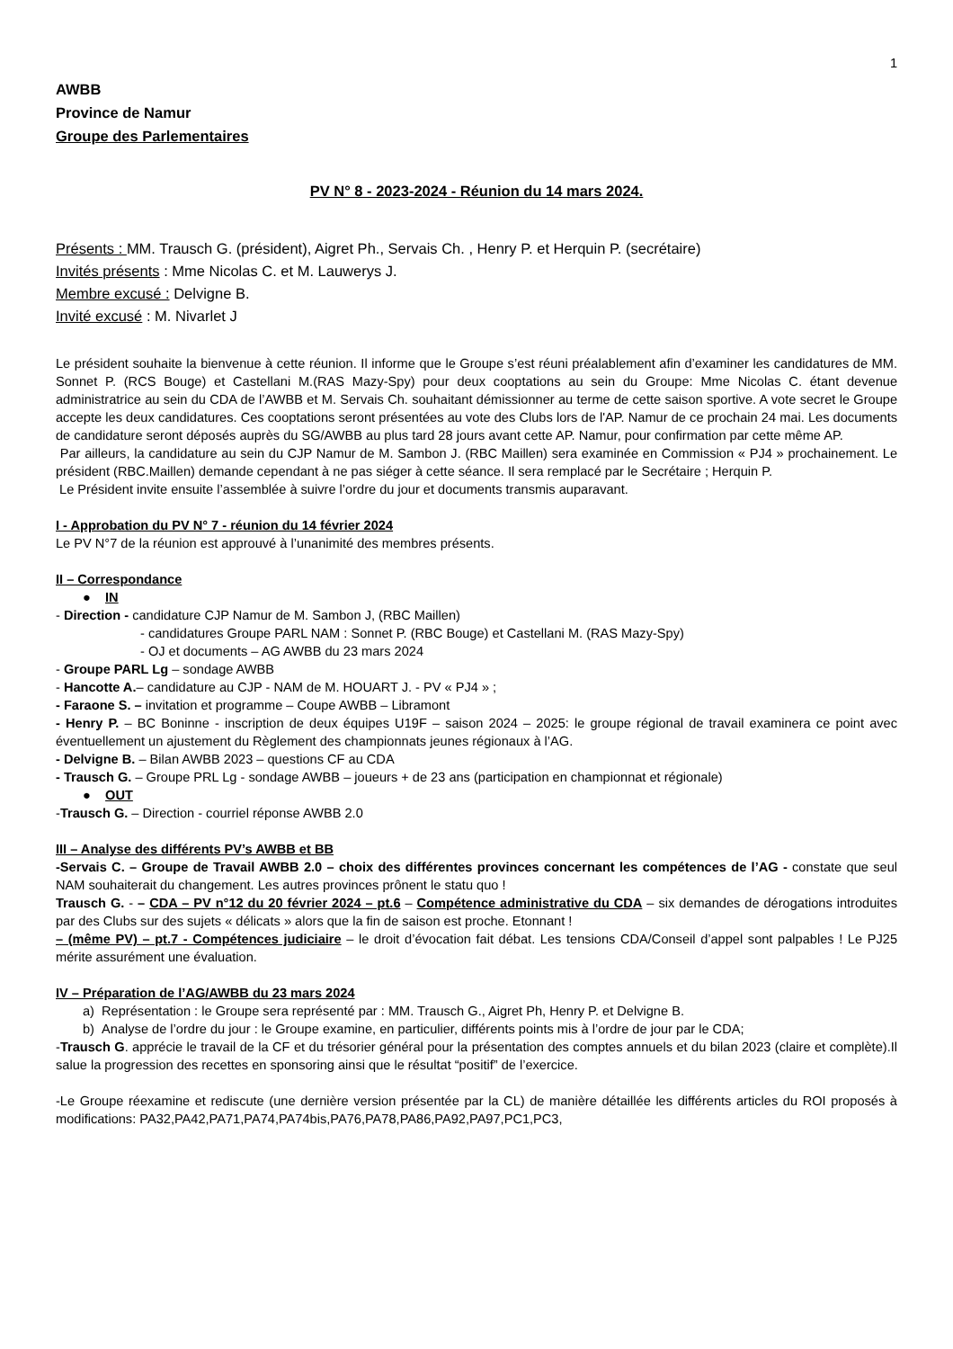1
AWBB
Province de Namur
Groupe des Parlementaires
PV N° 8 - 2023-2024 - Réunion du 14 mars 2024.
Présents : MM. Trausch G. (président), Aigret Ph., Servais Ch. , Henry P. et Herquin P. (secrétaire)
Invités présents : Mme Nicolas C. et M. Lauwerys J.
Membre excusé : Delvigne B.
Invité excusé : M. Nivarlet J
Le président souhaite la bienvenue à cette réunion. Il informe que le Groupe s’est réuni préalablement afin d’examiner les candidatures de MM. Sonnet P. (RCS Bouge) et Castellani M.(RAS Mazy-Spy) pour deux cooptations au sein du Groupe: Mme Nicolas C. étant devenue administratrice au sein du CDA de l’AWBB et M. Servais Ch. souhaitant démissionner au terme de cette saison sportive. A vote secret le Groupe accepte les deux candidatures. Ces cooptations seront présentées au vote des Clubs lors de l'AP. Namur de ce prochain 24 mai. Les documents de candidature seront déposés auprès du SG/AWBB au plus tard 28 jours avant cette AP. Namur, pour confirmation par cette même AP.
Par ailleurs, la candidature au sein du CJP Namur de M. Sambon J. (RBC Maillen) sera examinée en Commission « PJ4 » prochainement. Le président (RBC.Maillen) demande cependant à ne pas siéger à cette séance. Il sera remplacé par le Secrétaire ; Herquin P.
Le Président invite ensuite l’assemblée à suivre l’ordre du jour et documents transmis auparavant.
I - Approbation du PV N° 7 - réunion du 14 février 2024
Le PV N°7 de la réunion est approuvé à l’unanimité des membres présents.
II – Correspondance
● IN
- Direction - candidature CJP Namur de M. Sambon J, (RBC Maillen)
- candidatures Groupe PARL NAM : Sonnet P. (RBC Bouge) et Castellani M. (RAS Mazy-Spy)
- OJ et documents – AG AWBB du 23 mars 2024
- Groupe PARL Lg – sondage AWBB
- Hancotte A.– candidature au CJP - NAM de M. HOUART J. - PV « PJ4 » ;
- Faraone S. – invitation et programme – Coupe AWBB – Libramont
- Henry P. – BC Boninne - inscription de deux équipes U19F – saison 2024 – 2025: le groupe régional de travail examinera ce point avec éventuellement un ajustement du Règlement des championnats jeunes régionaux à l’AG.
- Delvigne B. – Bilan AWBB 2023 – questions CF au CDA
- Trausch G. – Groupe PRL Lg - sondage AWBB – joueurs + de 23 ans (participation en championnat et régionale)
● OUT
-Trausch G. – Direction - courriel réponse AWBB 2.0
III – Analyse des différents PV’s AWBB et BB
-Servais C. – Groupe de Travail AWBB 2.0 – choix des différentes provinces concernant les compétences de l’AG - constate que seul NAM souhaiterait du changement. Les autres provinces prônent le statu quo !
Trausch G. - – CDA – PV n°12 du 20 février 2024 – pt.6 – Compétence administrative du CDA – six demandes de dérogations introduites par des Clubs sur des sujets « délicats » alors que la fin de saison est proche. Etonnant !
– (même PV) – pt.7 - Compétences judiciaire – le droit d’évocation fait débat. Les tensions CDA/Conseil d’appel sont palpables ! Le PJ25 mérite assurément une évaluation.
IV – Préparation de l’AG/AWBB du 23 mars 2024
a) Représentation : le Groupe sera représenté par : MM. Trausch G., Aigret Ph, Henry P. et Delvigne B.
b) Analyse de l’ordre du jour : le Groupe examine, en particulier, différents points mis à l’ordre de jour par le CDA;
-Trausch G. apprécie le travail de la CF et du trésorier général pour la présentation des comptes annuels et du bilan 2023 (claire et complète).Il salue la progression des recettes en sponsoring ainsi que le résultat “positif” de l’exercice.
-Le Groupe réexamine et rediscute (une dernière version présentée par la CL) de manière détaillée les différents articles du ROI proposés à modifications: PA32,PA42,PA71,PA74,PA74bis,PA76,PA78,PA86,PA92,PA97,PC1,PC3,